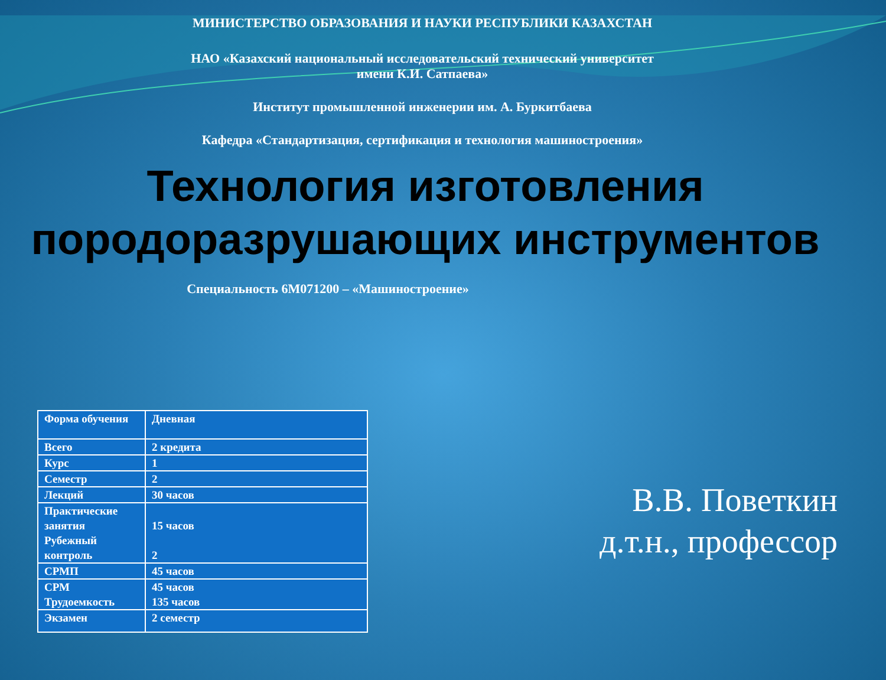МИНИСТЕРСТВО ОБРАЗОВАНИЯ И НАУКИ РЕСПУБЛИКИ КАЗАХСТАН
НАО «Казахский национальный исследовательский технический университет
имени К.И. Сатпаева»
Институт промышленной инженерии им. А. Буркитбаева
Кафедра «Стандартизация, сертификация и технология машиностроения»
Технология изготовления породоразрушающих инструментов
Специальность 6М071200 – «Машиностроение»
| Форма обучения | Дневная |
| Всего | 2 кредита |
| Курс | 1 |
| Семестр | 2 |
| Лекций | 30 часов |
| Практические занятия Рубежный контроль | 15 часов 2 |
| СРМП | 45 часов |
| СРМ Трудоемкость | 45 часов 135 часов |
| Экзамен | 2 семестр |
В.В. Поветкин
д.т.н., профессор